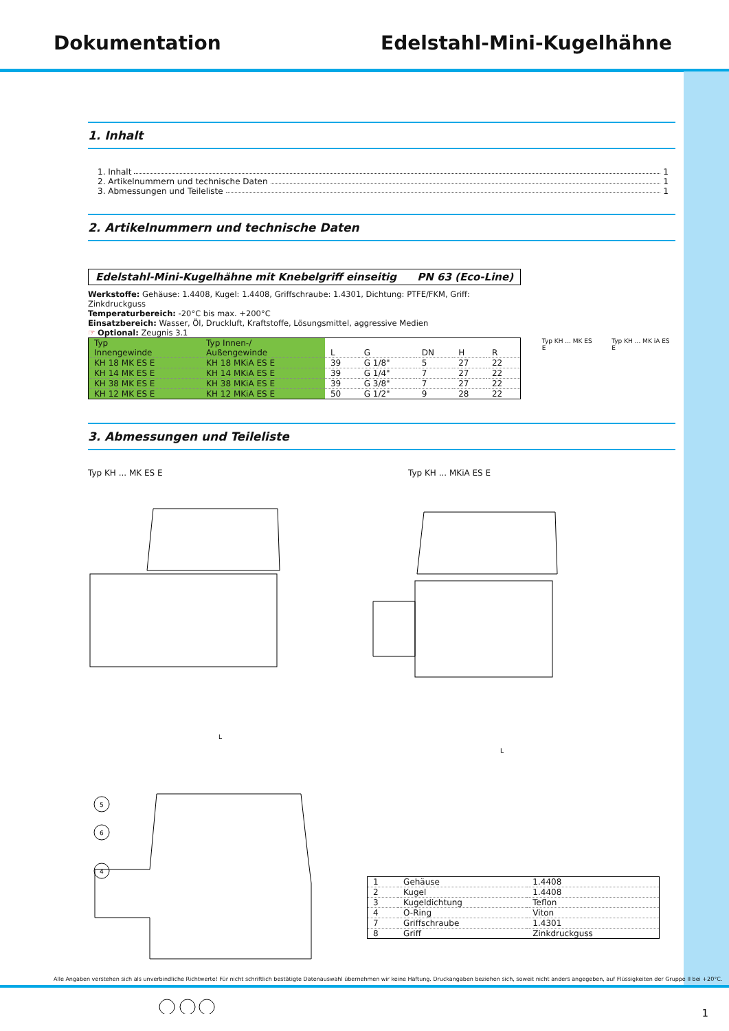Dokumentation Edelstahl-Mini-Kugelhähne
1. Inhalt
1. Inhalt 1
2. Artikelnummern und technische Daten 1
3. Abmessungen und Teileliste 1
2. Artikelnummern und technische Daten
Edelstahl-Mini-Kugelhähne mit Knebelgriff einseitig PN 63 (Eco-Line)
Werkstoffe: Gehäuse: 1.4408, Kugel: 1.4408, Griffschraube: 1.4301, Dichtung: PTFE/FKM, Griff: Zinkdruckguss
Temperaturbereich: -20°C bis max. +200°C
Einsatzbereich: Wasser, Öl, Druckluft, Kraftstoffe, Lösungsmittel, aggressive Medien
☞ Optional: Zeugnis 3.1
| Typ Innengewinde | Typ Innen-/ Außengewinde | L | G | DN | H | R |
| --- | --- | --- | --- | --- | --- | --- |
| KH 18 MK ES E | KH 18 MKiA ES E | 39 | G 1/8" | 5 | 27 | 22 |
| KH 14 MK ES E | KH 14 MKiA ES E | 39 | G 1/4" | 7 | 27 | 22 |
| KH 38 MK ES E | KH 38 MKiA ES E | 39 | G 3/8" | 7 | 27 | 22 |
| KH 12 MK ES E | KH 12 MKiA ES E | 50 | G 1/2" | 9 | 28 | 22 |
Typ KH ... MK ES E Typ KH ... MK iA ES E
3. Abmessungen und Teileliste
Typ KH ... MK ES E Typ KH ... MKiA ES E
L
L
5
6
4
| 1 | Gehäuse | 1.4408 |
| 2 | Kugel | 1.4408 |
| 3 | Kugeldichtung | Teflon |
| 4 | O-Ring | Viton |
| 7 | Griffschraube | 1.4301 |
| 8 | Griff | Zinkdruckguss |
Alle Angaben verstehen sich als unverbindliche Richtwerte! Für nicht schriftlich bestätigte Datenauswahl übernehmen wir keine Haftung. Druckangaben beziehen sich, soweit nicht anders angegeben, auf Flüssigkeiten der Gruppe II bei +20°C.
1